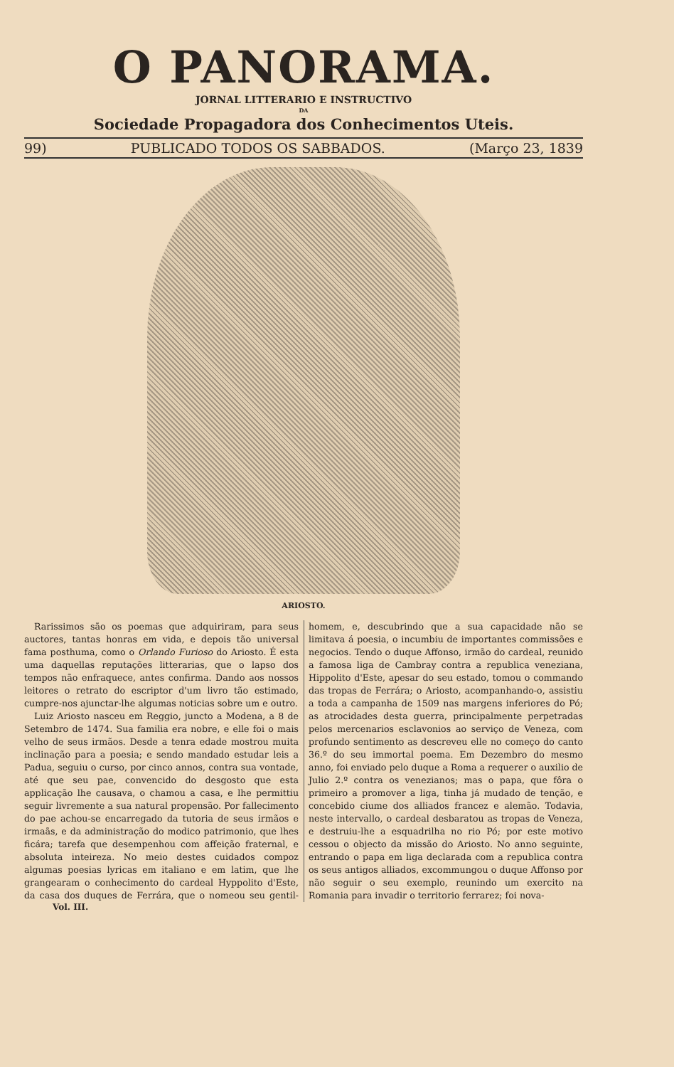O PANORAMA.
JORNAL LITTERARIO E INSTRUCTIVO
DA
Sociedade Propagadora dos Conhecimentos Uteis.
99) PUBLICADO TODOS OS SABBADOS. (Março 23, 1839
ARIOSTO.
Rarissimos são os poemas que adquiriram, para seus auctores, tantas honras em vida, e depois tão universal fama posthuma, como o Orlando Furioso do Ariosto. É esta uma daquellas reputações litterarias, que o lapso dos tempos não enfraquece, antes confirma. Dando aos nossos leitores o retrato do escriptor d'um livro tão estimado, cumpre-nos ajunctar-lhe algumas noticias sobre um e outro.
Luiz Ariosto nasceu em Reggio, juncto a Modena, a 8 de Setembro de 1474. Sua familia era nobre, e elle foi o mais velho de seus irmãos. Desde a tenra edade mostrou muita inclinação para a poesia; e sendo mandado estudar leis a Padua, seguiu o curso, por cinco annos, contra sua vontade, até que seu pae, convencido do desgosto que esta applicação lhe causava, o chamou a casa, e lhe permittiu seguir livremente a sua natural propensão. Por fallecimento do pae achou-se encarregado da tutoria de seus irmãos e irmaãs, e da administração do modico patrimonio, que lhes ficára; tarefa que desempenhou com affeição fraternal, e absoluta inteireza. No meio destes cuidados compoz algumas poesias lyricas em italiano e em latim, que lhe grangearam o conhecimento do cardeal Hyppolito d'Este, da casa dos duques de Ferrára, que o nomeou seu gentil-homem, e, descubrindo que a sua capacidade não se limitava á poesia, o incumbiu de importantes commissões e negocios. Tendo o duque Affonso, irmão do cardeal, reunido a famosa liga de Cambray contra a republica veneziana, Hippolito d'Este, apesar do seu estado, tomou o commando das tropas de Ferrára; o Ariosto, acompanhando-o, assistiu a toda a campanha de 1509 nas margens inferiores do Pó; as atrocidades desta guerra, principalmente perpetradas pelos mercenarios esclavonios ao serviço de Veneza, com profundo sentimento as descreveu elle no começo do canto 36.º do seu immortal poema. Em Dezembro do mesmo anno, foi enviado pelo duque a Roma a requerer o auxilio de Julio 2.º contra os venezianos; mas o papa, que fôra o primeiro a promover a liga, tinha já mudado de tenção, e concebido ciume dos alliados francez e alemão. Todavia, neste intervallo, o cardeal desbaratou as tropas de Veneza, e destruiu-lhe a esquadrilha no rio Pó; por este motivo cessou o objecto da missão do Ariosto. No anno seguinte, entrando o papa em liga declarada com a republica contra os seus antigos alliados, excommungou o duque Affonso por não seguir o seu exemplo, reunindo um exercito na Romania para invadir o territorio ferrarez; foi nova-
Vol. III.